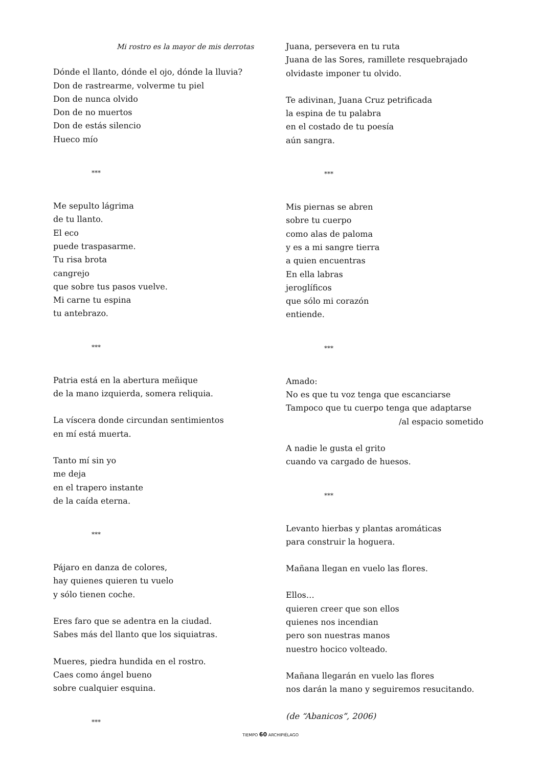Mi rostro es la mayor de mis derrotas
Dónde el llanto, dónde el ojo, dónde la lluvia?
Don de rastrearme, volverme tu piel
Don de nunca olvido
Don de no muertos
Don de estás silencio
Hueco mío
***
Me sepulto lágrima
de tu llanto.
El eco
puede traspasarme.
Tu risa brota
cangrejo
que sobre tus pasos vuelve.
Mi carne tu espina
tu antebrazo.
***
Patria está en la abertura meñique
de la mano izquierda, somera reliquia.
La víscera donde circundan sentimientos
en mí está muerta.
Tanto mí sin yo
me deja
en el trapero instante
de la caída eterna.
***
Pájaro en danza de colores,
hay quienes quieren tu vuelo
y sólo tienen coche.
Eres faro que se adentra en la ciudad.
Sabes más del llanto que los siquiatras.
Mueres, piedra hundida en el rostro.
Caes como ángel bueno
sobre cualquier esquina.
***
Juana, persevera en tu ruta
Juana de las Sores, ramillete resquebrajado
olvidaste imponer tu olvido.
Te adivinan, Juana Cruz petrificada
la espina de tu palabra
en el costado de tu poesía
aún sangra.
***
Mis piernas se abren
sobre tu cuerpo
como alas de paloma
y es a mi sangre tierra
a quien encuentras
En ella labras
jeroglíficos
que sólo mi corazón
entiende.
***
Amado:
No es que tu voz tenga que escanciarse
Tampoco que tu cuerpo tenga que adaptarse
/al espacio sometido
A nadie le gusta el grito
cuando va cargado de huesos.
***
Levanto hierbas y plantas aromáticas
para construir la hoguera.
Mañana llegan en vuelo las flores.
Ellos…
quieren creer que son ellos
quienes nos incendian
pero son nuestras manos
nuestro hocico volteado.
Mañana llegarán en vuelo las flores
nos darán la mano y seguiremos resucitando.
(de “Abanicos”, 2006)
TIEMPO 60 ARCHIPIÉLAGO